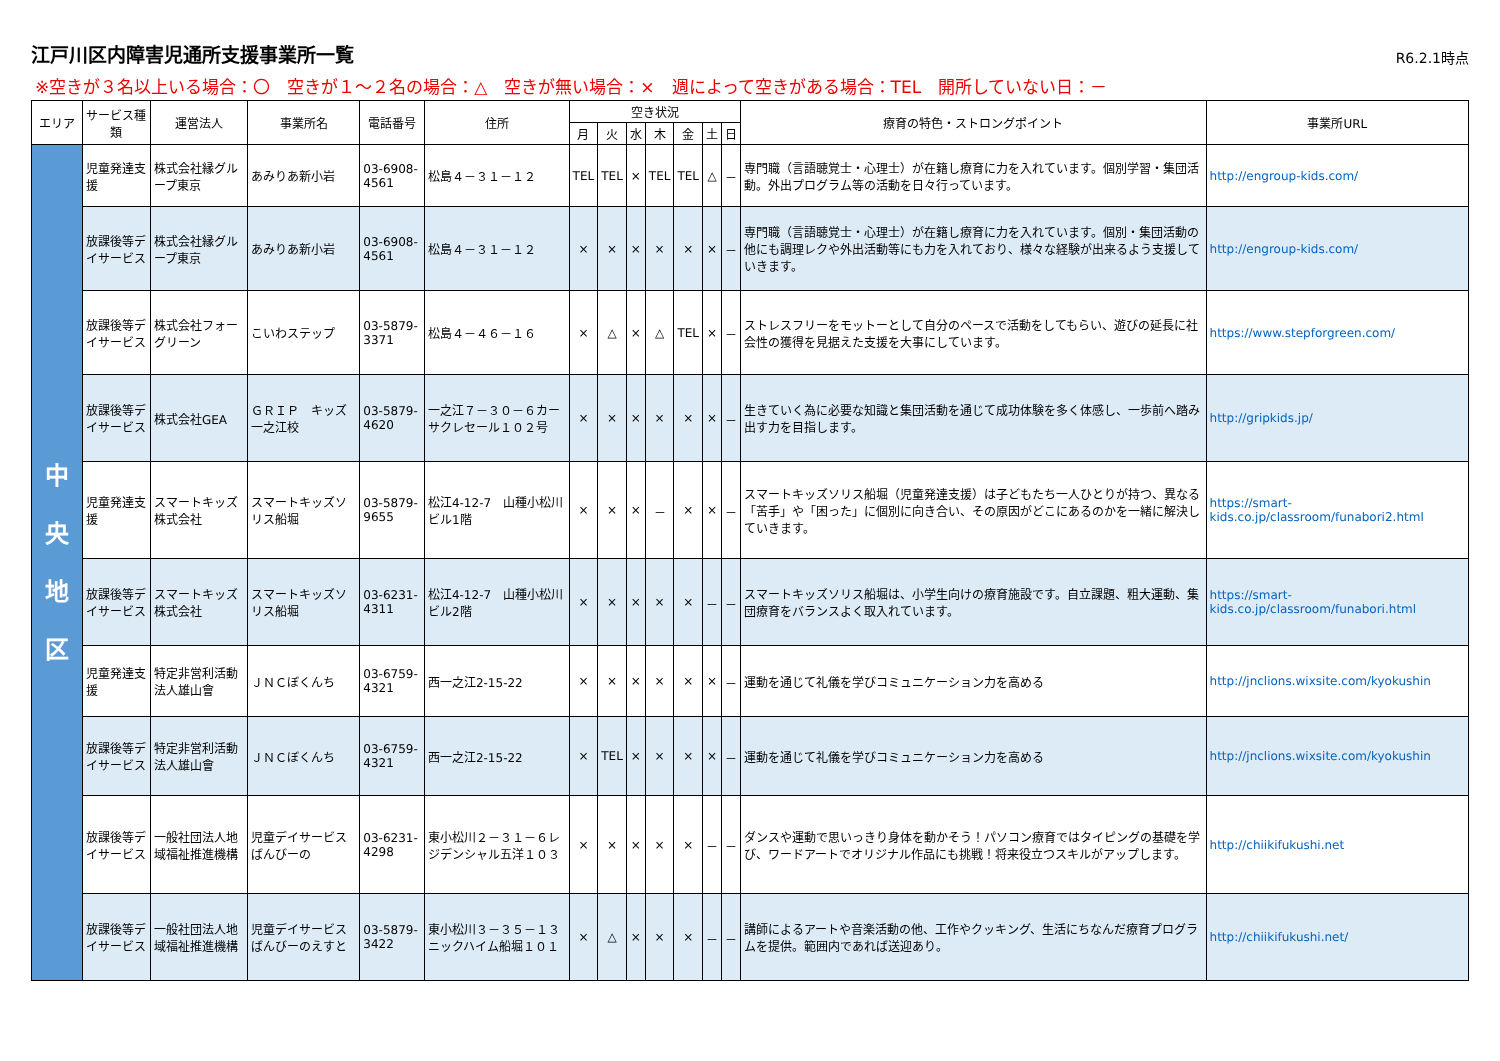江戸川区内障害児通所支援事業所一覧
R6.2.1時点
※空きが３名以上いる場合：〇　空きが１～２名の場合：△　空きが無い場合：×　週によって空きがある場合：TEL　開所していない日：－
| エリア | サービス種類 | 運営法人 | 事業所名 | 電話番号 | 住所 | 空き状況 | | | | | | | 療育の特色・ストロングポイント | 事業所URL |
| --- | --- | --- | --- | --- | --- | --- | --- | --- | --- | --- | --- | --- | --- | --- |
| | | | | | | 月 | 火 | 水 | 木 | 金 | 土 | 日 | | |
| 中 央 地 区 | 児童発達支援 | 株式会社縁グループ東京 | あみりあ新小岩 | 03-6908-4561 | 松島４－３１－１２ | TEL | TEL | × | TEL | TEL | △ | － | 専門職（言語聴覚士・心理士）が在籍し療育に力を入れています。個別学習・集団活動。外出プログラム等の活動を日々行っています。 | http://engroup-kids.com/ |
| | 放課後等デイサービス | 株式会社縁グループ東京 | あみりあ新小岩 | 03-6908-4561 | 松島４－３１－１２ | × | × | × | × | × | × | － | 専門職（言語聴覚士・心理士）が在籍し療育に力を入れています。個別・集団活動の他にも調理レクや外出活動等にも力を入れており、様々な経験が出来るよう支援していきます。 | http://engroup-kids.com/ |
| | 放課後等デイサービス | 株式会社フォーグリーン | こいわステップ | 03-5879-3371 | 松島４－４６－１６ | × | △ | × | △ | TEL | × | － | ストレスフリーをモットーとして自分のペースで活動をしてもらい、遊びの延長に社会性の獲得を見据えた支援を大事にしています。 | https://www.stepforgreen.com/ |
| | 放課後等デイサービス | 株式会社GEA | ＧＲＩＰ キッズ 一之江校 | 03-5879-4620 | 一之江７－３０－６カーサクレセール１０２号 | × | × | × | × | × | × | － | 生きていく為に必要な知識と集団活動を通じて成功体験を多く体感し、一歩前へ踏み出す力を目指します。 | http://gripkids.jp/ |
| | 児童発達支援 | スマートキッズ株式会社 | スマートキッズソリス船堀 | 03-5879-9655 | 松江4-12-7 山種小松川ビル1階 | × | × | × | － | × | × | － | スマートキッズソリス船堀（児童発達支援）は子どもたち一人ひとりが持つ、異なる「苦手」や「困った」に個別に向き合い、その原因がどこにあるのかを一緒に解決していきます。 | https://smart-kids.co.jp/classroom/funabori2.html |
| | 放課後等デイサービス | スマートキッズ株式会社 | スマートキッズソリス船堀 | 03-6231-4311 | 松江4-12-7 山種小松川ビル2階 | × | × | × | × | × | － | － | スマートキッズソリス船堀は、小学生向けの療育施設です。自立課題、粗大運動、集団療育をバランスよく取入れています。 | https://smart-kids.co.jp/classroom/funabori.html |
| | 児童発達支援 | 特定非営利活動法人雄山會 | ＪＮＣぼくんち | 03-6759-4321 | 西一之江2-15-22 | × | × | × | × | × | × | － | 運動を通じて礼儀を学びコミュニケーション力を高める | http://jnclions.wixsite.com/kyokushin |
| | 放課後等デイサービス | 特定非営利活動法人雄山會 | ＪＮＣぼくんち | 03-6759-4321 | 西一之江2-15-22 | × | TEL | × | × | × | × | － | 運動を通じて礼儀を学びコミュニケーション力を高める | http://jnclions.wixsite.com/kyokushin |
| | 放課後等デイサービス | 一般社団法人地域福祉推進機構 | 児童デイサービスばんびーの | 03-6231-4298 | 東小松川２－３１－６レジデンシャル五洋１０３ | × | × | × | × | × | － | － | ダンスや運動で思いっきり身体を動かそう！パソコン療育ではタイピングの基礎を学び、ワードアートでオリジナル作品にも挑戦！将来役立つスキルがアップします。 | http://chiikifukushi.net |
| | 放課後等デイサービス | 一般社団法人地域福祉推進機構 | 児童デイサービス ばんびーのえすと | 03-5879-3422 | 東小松川３－３５－１３ ニックハイム船堀１０１ | × | △ | × | × | × | － | － | 講師によるアートや音楽活動の他、工作やクッキング、生活にちなんだ療育プログラムを提供。範囲内であれば送迎あり。 | http://chiikifukushi.net/ |